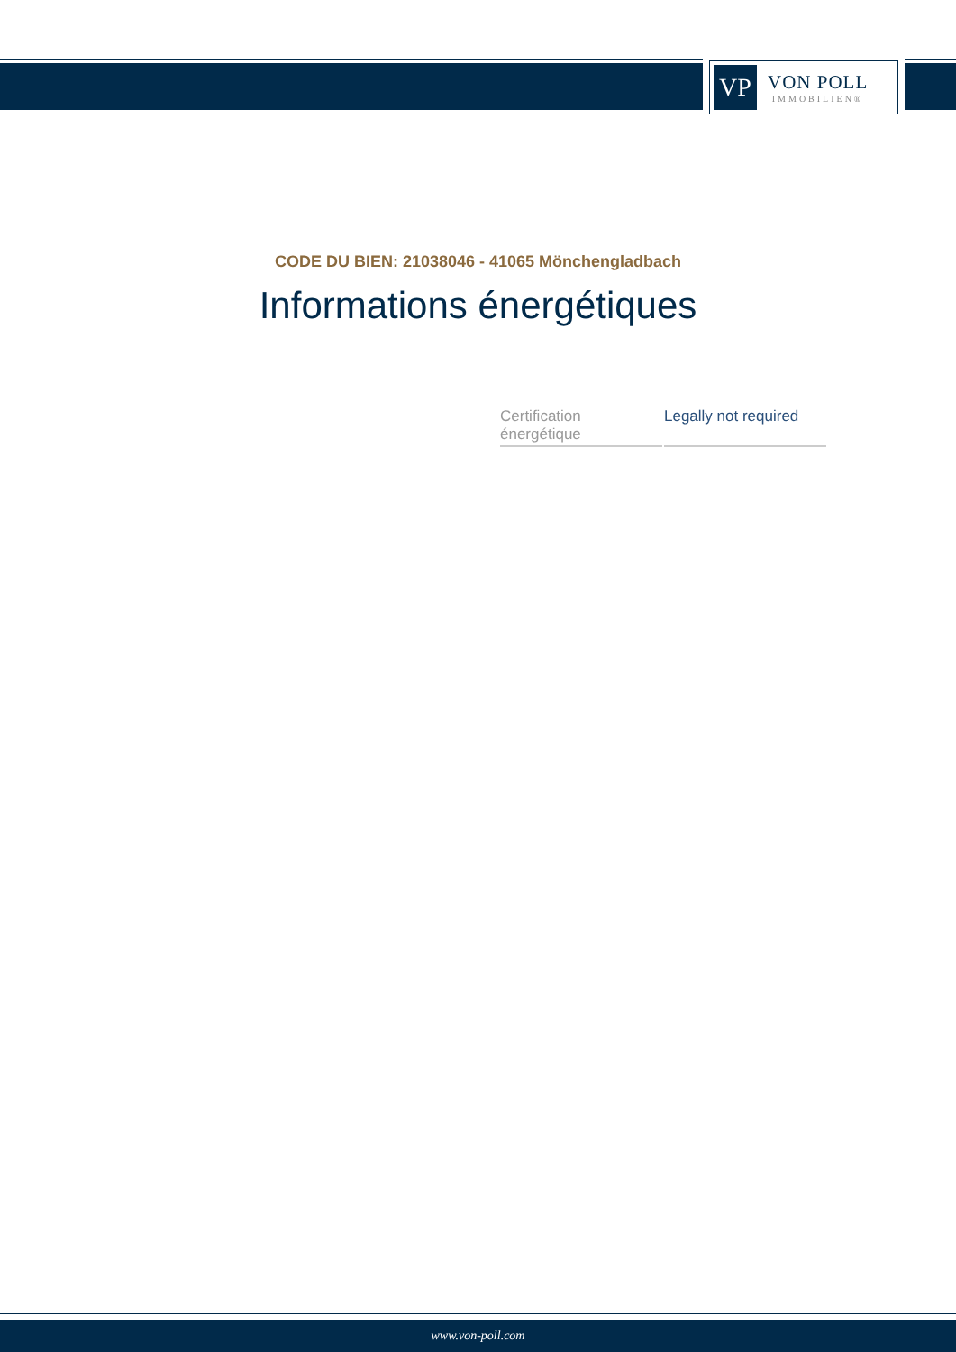VP
VON POLL
IMMOBILIEN®
CODE DU BIEN: 21038046 - 41065 Mönchengladbach
Informations énergétiques
| Certification énergétique | Legally not required |
www.von-poll.com